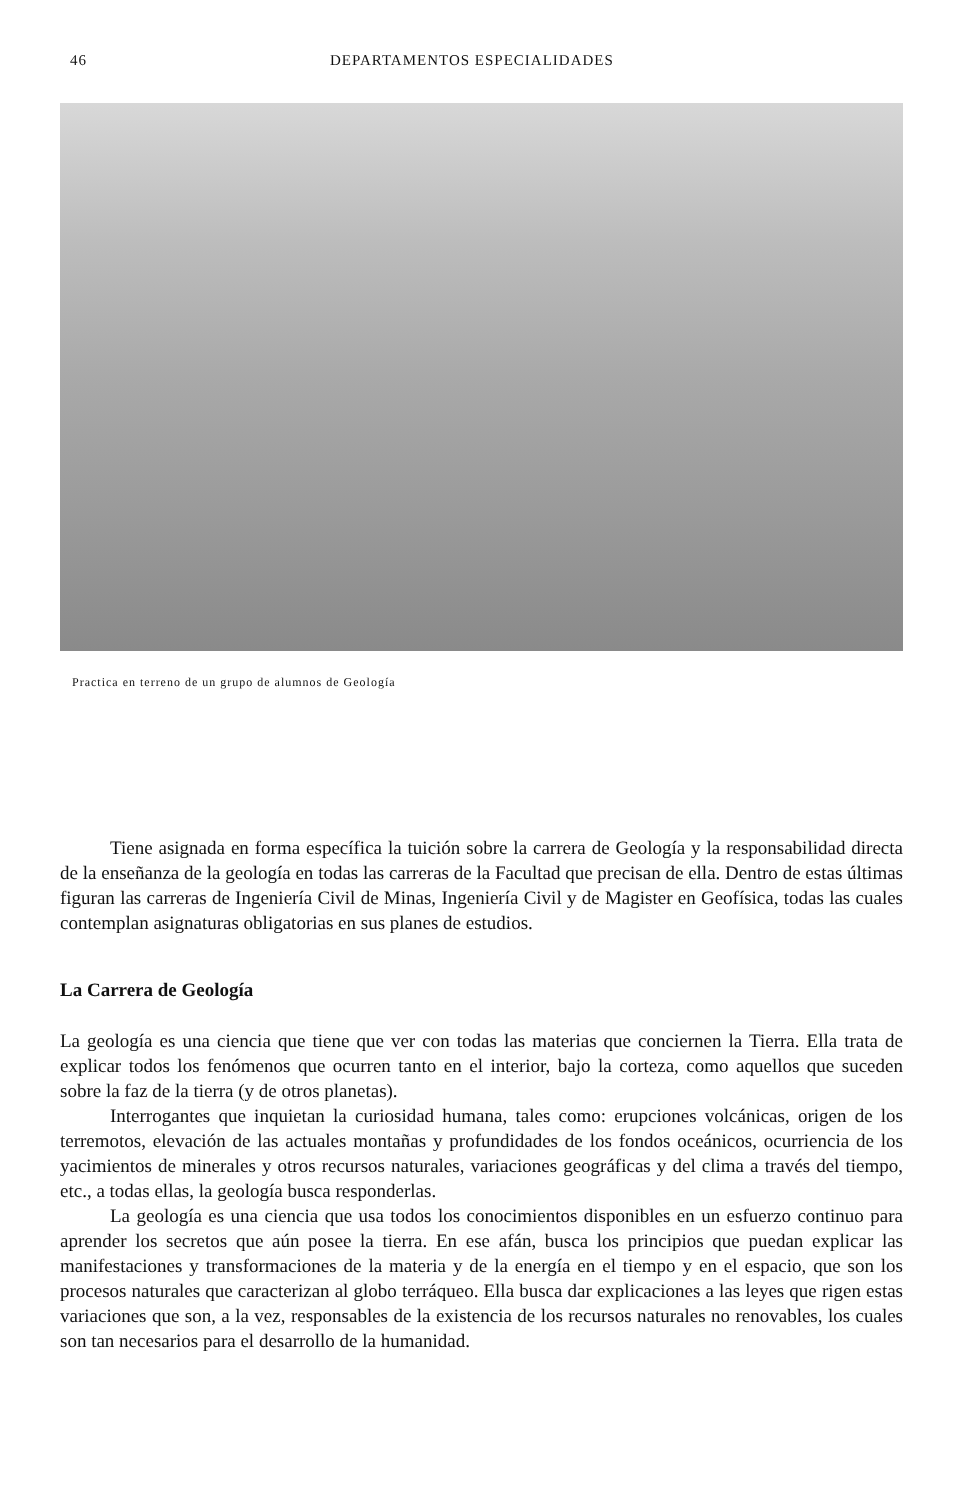46 DEPARTAMENTOS ESPECIALIDADES
Practica en terreno de un grupo de alumnos de Geología
Tiene asignada en forma específica la tuición sobre la carrera de Geología y la responsabilidad directa de la enseñanza de la geología en todas las carreras de la Facultad que precisan de ella. Dentro de estas últimas figuran las carreras de Ingeniería Civil de Minas, Ingeniería Civil y de Magister en Geofísica, todas las cuales contemplan asignaturas obligatorias en sus planes de estudios.
La Carrera de Geología
La geología es una ciencia que tiene que ver con todas las materias que conciernen la Tierra. Ella trata de explicar todos los fenómenos que ocurren tanto en el interior, bajo la corteza, como aquellos que suceden sobre la faz de la tierra (y de otros planetas).
Interrogantes que inquietan la curiosidad humana, tales como: erupciones volcánicas, origen de los terremotos, elevación de las actuales montañas y profundidades de los fondos oceánicos, ocurriencia de los yacimientos de minerales y otros recursos naturales, variaciones geográficas y del clima a través del tiempo, etc., a todas ellas, la geología busca responderlas.
La geología es una ciencia que usa todos los conocimientos disponibles en un esfuerzo continuo para aprender los secretos que aún posee la tierra. En ese afán, busca los principios que puedan explicar las manifestaciones y transformaciones de la materia y de la energía en el tiempo y en el espacio, que son los procesos naturales que caracterizan al globo terráqueo. Ella busca dar explicaciones a las leyes que rigen estas variaciones que son, a la vez, responsables de la existencia de los recursos naturales no renovables, los cuales son tan necesarios para el desarrollo de la humanidad.